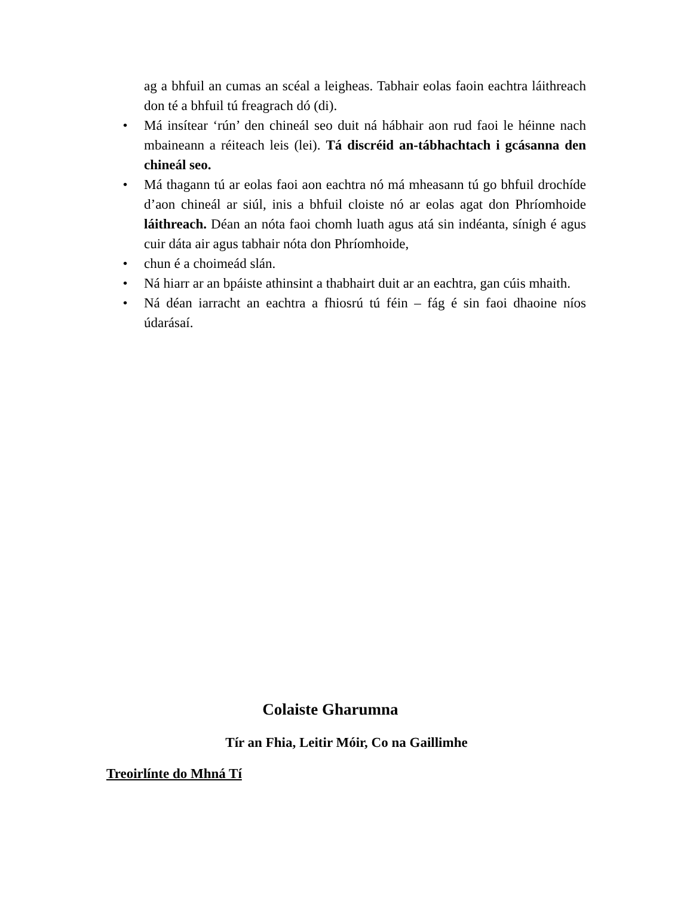ag a bhfuil an cumas an scéal a leigheas. Tabhair eolas faoin eachtra láithreach don té a bhfuil tú freagrach dó (di).
• Má insítear ‘rún’ den chineál seo duit ná hábhair aon rud faoi le héinne nach mbaineann a réiteach leis (lei). Tá discréid an-tábhachtach i gcásanna den chineál seo.
• Má thagann tú ar eolas faoi aon eachtra nó má mheasann tú go bhfuil drochíde d’aon chineál ar siúl, inis a bhfuil cloiste nó ar eolas agat don Phríomhoide láithreach. Déan an nóta faoi chomh luath agus atá sin indéanta, sínigh é agus cuir dáta air agus tabhair nóta don Phríomhoide,
• chun é a choimeád slán.
• Ná hiarr ar an bpáiste athinsint a thabhairt duit ar an eachtra, gan cúis mhaith.
• Ná déan iarracht an eachtra a fhiosrú tú féin – fág é sin faoi dhaoine níos údarásaí.
Colaiste Gharumna
Tír an Fhia, Leitir Móir, Co na Gaillimhe
Treoirlínte do Mhná Tí